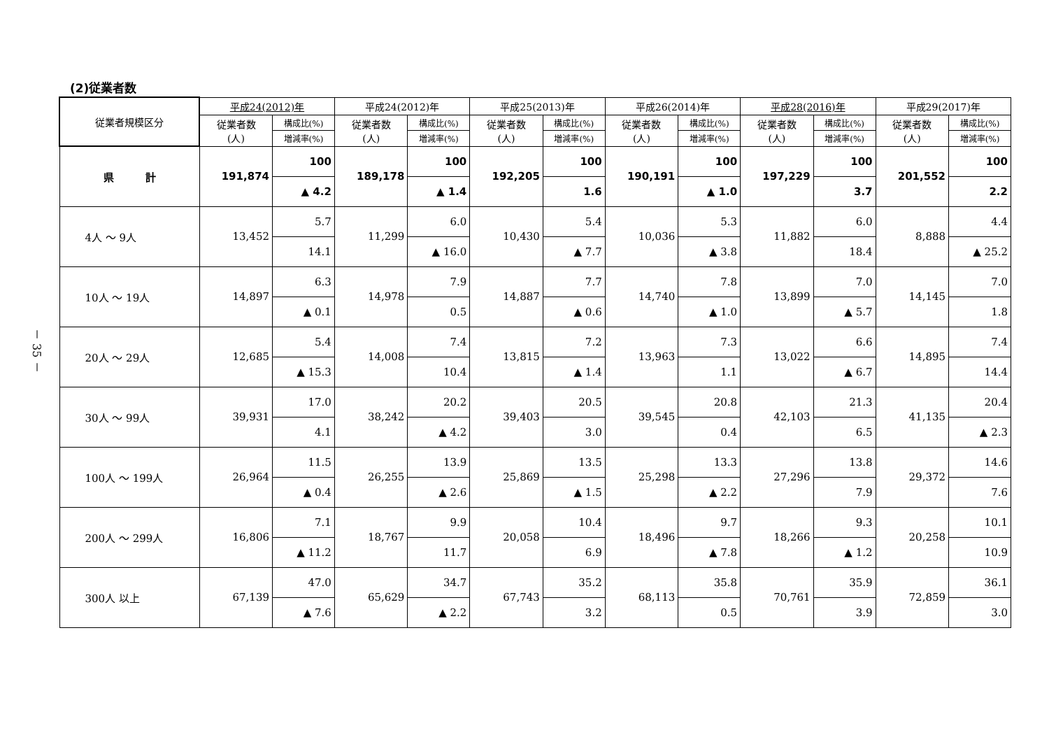－ 35 －
(2)従業者数
| 従業者規模区分 | 平成24(2012)年 | | 平成24(2012)年 | | 平成25(2013)年 | | 平成26(2014)年 | | 平成28(2016)年 | | 平成29(2017)年 | |
| --- | --- | --- | --- | --- | --- | --- | --- | --- | --- | --- | --- | --- |
| | 従業者数 (人) | 構成比(%) | 従業者数 (人) | 構成比(%) | 従業者数 (人) | 構成比(%) | 従業者数 (人) | 構成比(%) | 従業者数 (人) | 構成比(%) | 従業者数 (人) | 構成比(%) |
| | | 増減率(%) | | 増減率(%) | | 増減率(%) | | 増減率(%) | | 増減率(%) | | 増減率(%) |
| 県 計 | 191,874 | 100 | 189,178 | 100 | 192,205 | 100 | 190,191 | 100 | 197,229 | 100 | 201,552 | 100 |
| | | ▲ 4.2 | | ▲ 1.4 | | 1.6 | | ▲ 1.0 | | 3.7 | | 2.2 |
| 4人 ～ 9人 | 13,452 | 5.7 | 11,299 | 6.0 | 10,430 | 5.4 | 10,036 | 5.3 | 11,882 | 6.0 | 8,888 | 4.4 |
| | | 14.1 | | ▲ 16.0 | | ▲ 7.7 | | ▲ 3.8 | | 18.4 | | ▲ 25.2 |
| 10人 ～ 19人 | 14,897 | 6.3 | 14,978 | 7.9 | 14,887 | 7.7 | 14,740 | 7.8 | 13,899 | 7.0 | 14,145 | 7.0 |
| | | ▲ 0.1 | | 0.5 | | ▲ 0.6 | | ▲ 1.0 | | ▲ 5.7 | | 1.8 |
| 20人 ～ 29人 | 12,685 | 5.4 | 14,008 | 7.4 | 13,815 | 7.2 | 13,963 | 7.3 | 13,022 | 6.6 | 14,895 | 7.4 |
| | | ▲ 15.3 | | 10.4 | | ▲ 1.4 | | 1.1 | | ▲ 6.7 | | 14.4 |
| 30人 ～ 99人 | 39,931 | 17.0 | 38,242 | 20.2 | 39,403 | 20.5 | 39,545 | 20.8 | 42,103 | 21.3 | 41,135 | 20.4 |
| | | 4.1 | | ▲ 4.2 | | 3.0 | | 0.4 | | 6.5 | | ▲ 2.3 |
| 100人 ～ 199人 | 26,964 | 11.5 | 26,255 | 13.9 | 25,869 | 13.5 | 25,298 | 13.3 | 27,296 | 13.8 | 29,372 | 14.6 |
| | | ▲ 0.4 | | ▲ 2.6 | | ▲ 1.5 | | ▲ 2.2 | | 7.9 | | 7.6 |
| 200人 ～ 299人 | 16,806 | 7.1 | 18,767 | 9.9 | 20,058 | 10.4 | 18,496 | 9.7 | 18,266 | 9.3 | 20,258 | 10.1 |
| | | ▲ 11.2 | | 11.7 | | 6.9 | | ▲ 7.8 | | ▲ 1.2 | | 10.9 |
| 300人 以上 | 67,139 | 47.0 | 65,629 | 34.7 | 67,743 | 35.2 | 68,113 | 35.8 | 70,761 | 35.9 | 72,859 | 36.1 |
| | | ▲ 7.6 | | ▲ 2.2 | | 3.2 | | 0.5 | | 3.9 | | 3.0 |